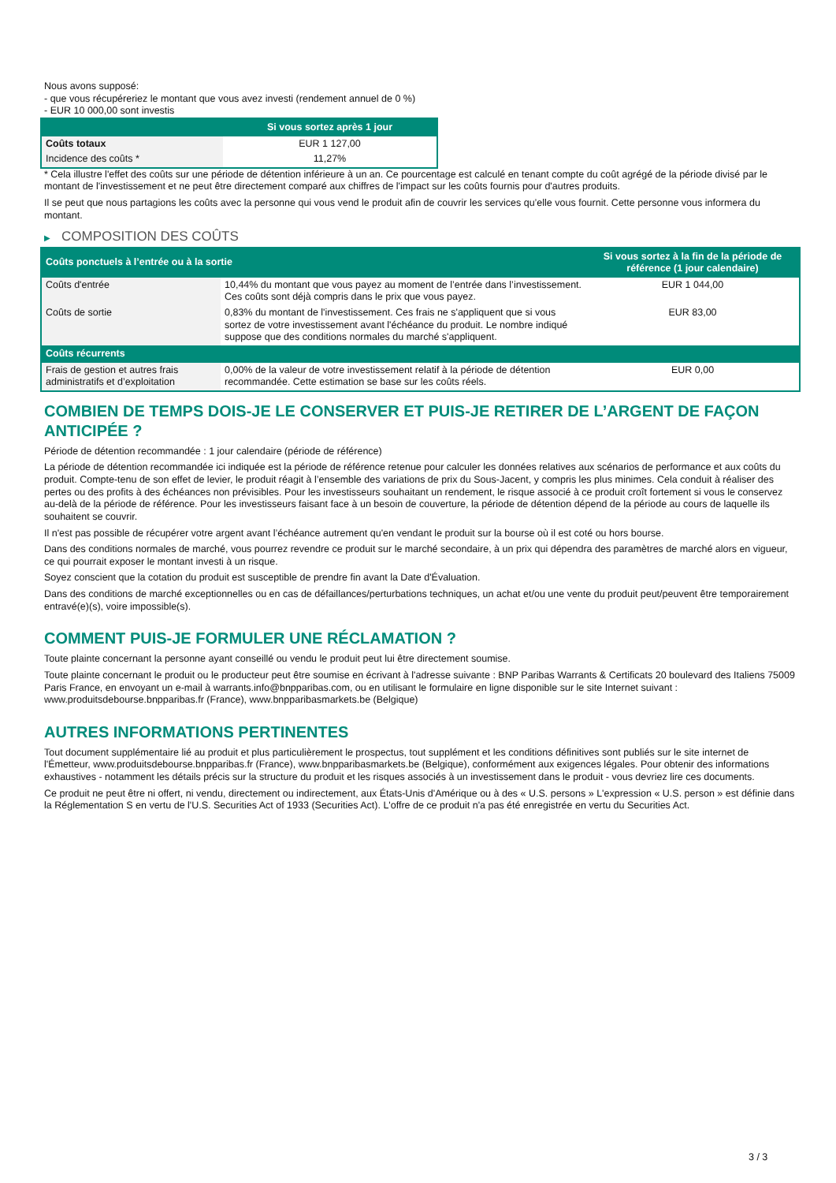Nous avons supposé:
- que vous récupéreriez le montant que vous avez investi (rendement annuel de 0 %)
- EUR 10 000,00 sont investis
| | Si vous sortez après 1 jour |
| --- | --- |
| Coûts totaux | EUR 1 127,00 |
| Incidence des coûts * | 11,27% |
* Cela illustre l'effet des coûts sur une période de détention inférieure à un an. Ce pourcentage est calculé en tenant compte du coût agrégé de la période divisé par le montant de l'investissement et ne peut être directement comparé aux chiffres de l'impact sur les coûts fournis pour d'autres produits.
Il se peut que nous partagions les coûts avec la personne qui vous vend le produit afin de couvrir les services qu’elle vous fournit. Cette personne vous informera du montant.
▶ COMPOSITION DES COÛTS
| Coûts ponctuels à l’entrée ou à la sortie | | Si vous sortez à la fin de la période de référence (1 jour calendaire) |
| --- | --- | --- |
| Coûts d'entrée | 10,44% du montant que vous payez au moment de l’entrée dans l’investissement. Ces coûts sont déjà compris dans le prix que vous payez. | EUR 1 044,00 |
| Coûts de sortie | 0,83% du montant de l'investissement. Ces frais ne s'appliquent que si vous sortez de votre investissement avant l'échéance du produit. Le nombre indiqué suppose que des conditions normales du marché s'appliquent. | EUR 83,00 |
| Coûts récurrents | | |
| Frais de gestion et autres frais administratifs et d’exploitation | 0,00% de la valeur de votre investissement relatif à la période de détention recommandée. Cette estimation se base sur les coûts réels. | EUR 0,00 |
COMBIEN DE TEMPS DOIS-JE LE CONSERVER ET PUIS-JE RETIRER DE L’ARGENT DE FAÇON ANTICIPÉE ?
Période de détention recommandée : 1 jour calendaire (période de référence)
La période de détention recommandée ici indiquée est la période de référence retenue pour calculer les données relatives aux scénarios de performance et aux coûts du produit. Compte-tenu de son effet de levier, le produit réagit à l’ensemble des variations de prix du Sous-Jacent, y compris les plus minimes. Cela conduit à réaliser des pertes ou des profits à des échéances non prévisibles. Pour les investisseurs souhaitant un rendement, le risque associé à ce produit croît fortement si vous le conservez au-delà de la période de référence. Pour les investisseurs faisant face à un besoin de couverture, la période de détention dépend de la période au cours de laquelle ils souhaitent se couvrir.
Il n'est pas possible de récupérer votre argent avant l’échéance autrement qu'en vendant le produit sur la bourse où il est coté ou hors bourse.
Dans des conditions normales de marché, vous pourrez revendre ce produit sur le marché secondaire, à un prix qui dépendra des paramètres de marché alors en vigueur, ce qui pourrait exposer le montant investi à un risque.
Soyez conscient que la cotation du produit est susceptible de prendre fin avant la Date d'Évaluation.
Dans des conditions de marché exceptionnelles ou en cas de défaillances/perturbations techniques, un achat et/ou une vente du produit peut/peuvent être temporairement entravé(e)(s), voire impossible(s).
COMMENT PUIS-JE FORMULER UNE RÉCLAMATION ?
Toute plainte concernant la personne ayant conseillé ou vendu le produit peut lui être directement soumise.
Toute plainte concernant le produit ou le producteur peut être soumise en écrivant à l'adresse suivante : BNP Paribas Warrants & Certificats 20 boulevard des Italiens 75009 Paris France, en envoyant un e-mail à warrants.info@bnpparibas.com, ou en utilisant le formulaire en ligne disponible sur le site Internet suivant : www.produitsdebourse.bnpparibas.fr (France), www.bnpparibasmarkets.be (Belgique)
AUTRES INFORMATIONS PERTINENTES
Tout document supplémentaire lié au produit et plus particulièrement le prospectus, tout supplément et les conditions définitives sont publiés sur le site internet de l'Émetteur, www.produitsdebourse.bnpparibas.fr (France), www.bnpparibasmarkets.be (Belgique), conformément aux exigences légales. Pour obtenir des informations exhaustives - notamment les détails précis sur la structure du produit et les risques associés à un investissement dans le produit - vous devriez lire ces documents.
Ce produit ne peut être ni offert, ni vendu, directement ou indirectement, aux États-Unis d'Amérique ou à des « U.S. persons » L'expression « U.S. person » est définie dans la Réglementation S en vertu de l'U.S. Securities Act of 1933 (Securities Act). L'offre de ce produit n'a pas été enregistrée en vertu du Securities Act.
3 / 3